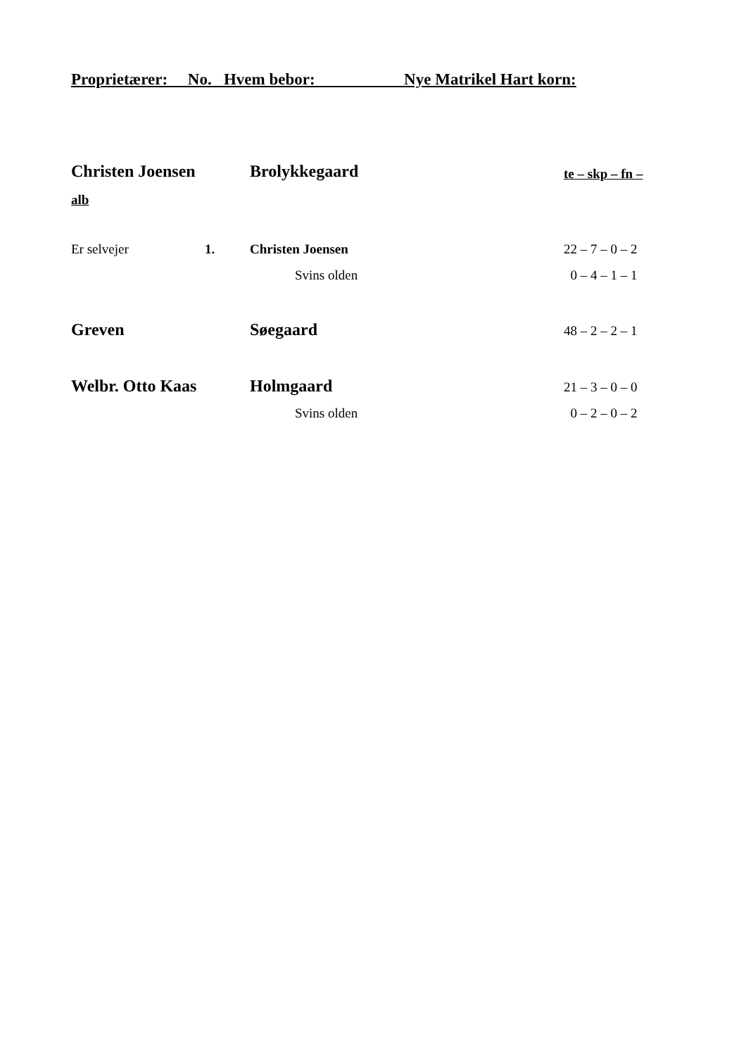Proprietærer: No. Hvem bebor: Nye Matrikel Hart korn:
| Christen Joensen | | Brolykkegaard | te – skp – fn – |
| alb | | | |
| Er selvejer | 1. | Christen Joensen | 22 – 7 – 0 – 2 |
| | | Svins olden | 0 – 4 – 1 – 1 |
| Greven | | Søegaard | 48 – 2 – 2 – 1 |
| Welbr. Otto Kaas | | Holmgaard | 21 – 3 – 0 – 0 |
| | | Svins olden | 0 – 2 – 0 – 2 |